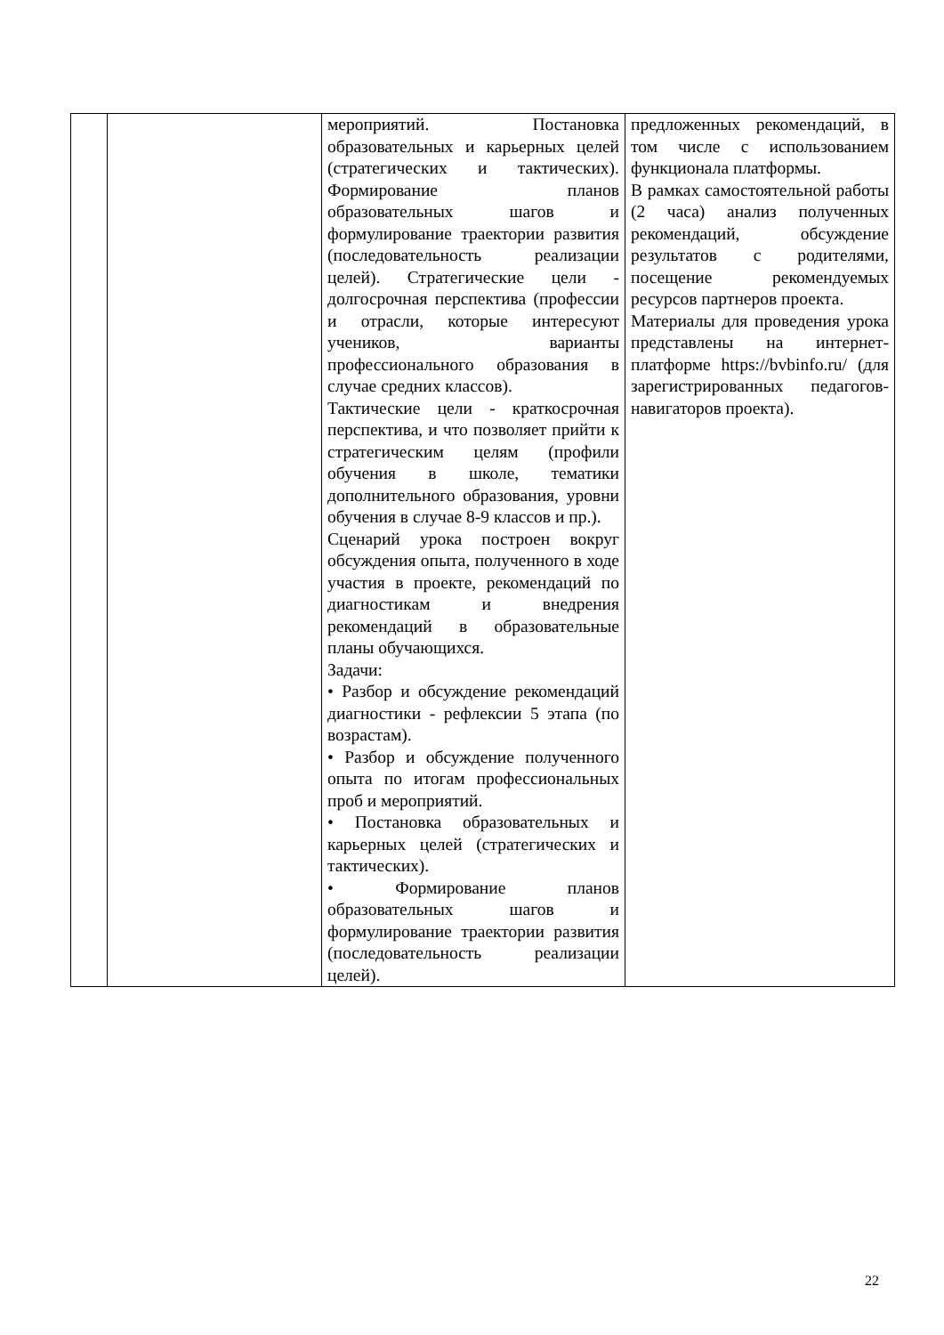| | | мероприятий. Постановка образовательных и карьерных целей (стратегических и тактических). Формирование планов образовательных шагов и формулирование траектории развития (последовательность реализации целей). Стратегические цели - долгосрочная перспектива (профессии и отрасли, которые интересуют учеников, варианты профессионального образования в случае средних классов). Тактические цели - краткосрочная перспектива, и что позволяет прийти к стратегическим целям (профили обучения в школе, тематики дополнительного образования, уровни обучения в случае 8-9 классов и пр.). Сценарий урока построен вокруг обсуждения опыта, полученного в ходе участия в проекте, рекомендаций по диагностикам и внедрения рекомендаций в образовательные планы обучающихся. Задачи: • Разбор и обсуждение рекомендаций диагностики - рефлексии 5 этапа (по возрастам). • Разбор и обсуждение полученного опыта по итогам профессиональных проб и мероприятий. • Постановка образовательных и карьерных целей (стратегических и тактических). • Формирование планов образовательных шагов и формулирование траектории развития (последовательность реализации целей). | предложенных рекомендаций, в том числе с использованием функционала платформы. В рамках самостоятельной работы (2 часа) анализ полученных рекомендаций, обсуждение результатов с родителями, посещение рекомендуемых ресурсов партнеров проекта. Материалы для проведения урока представлены на интернет-платформе https://bvbinfo.ru/ (для зарегистрированных педагогов-навигаторов проекта). |
22